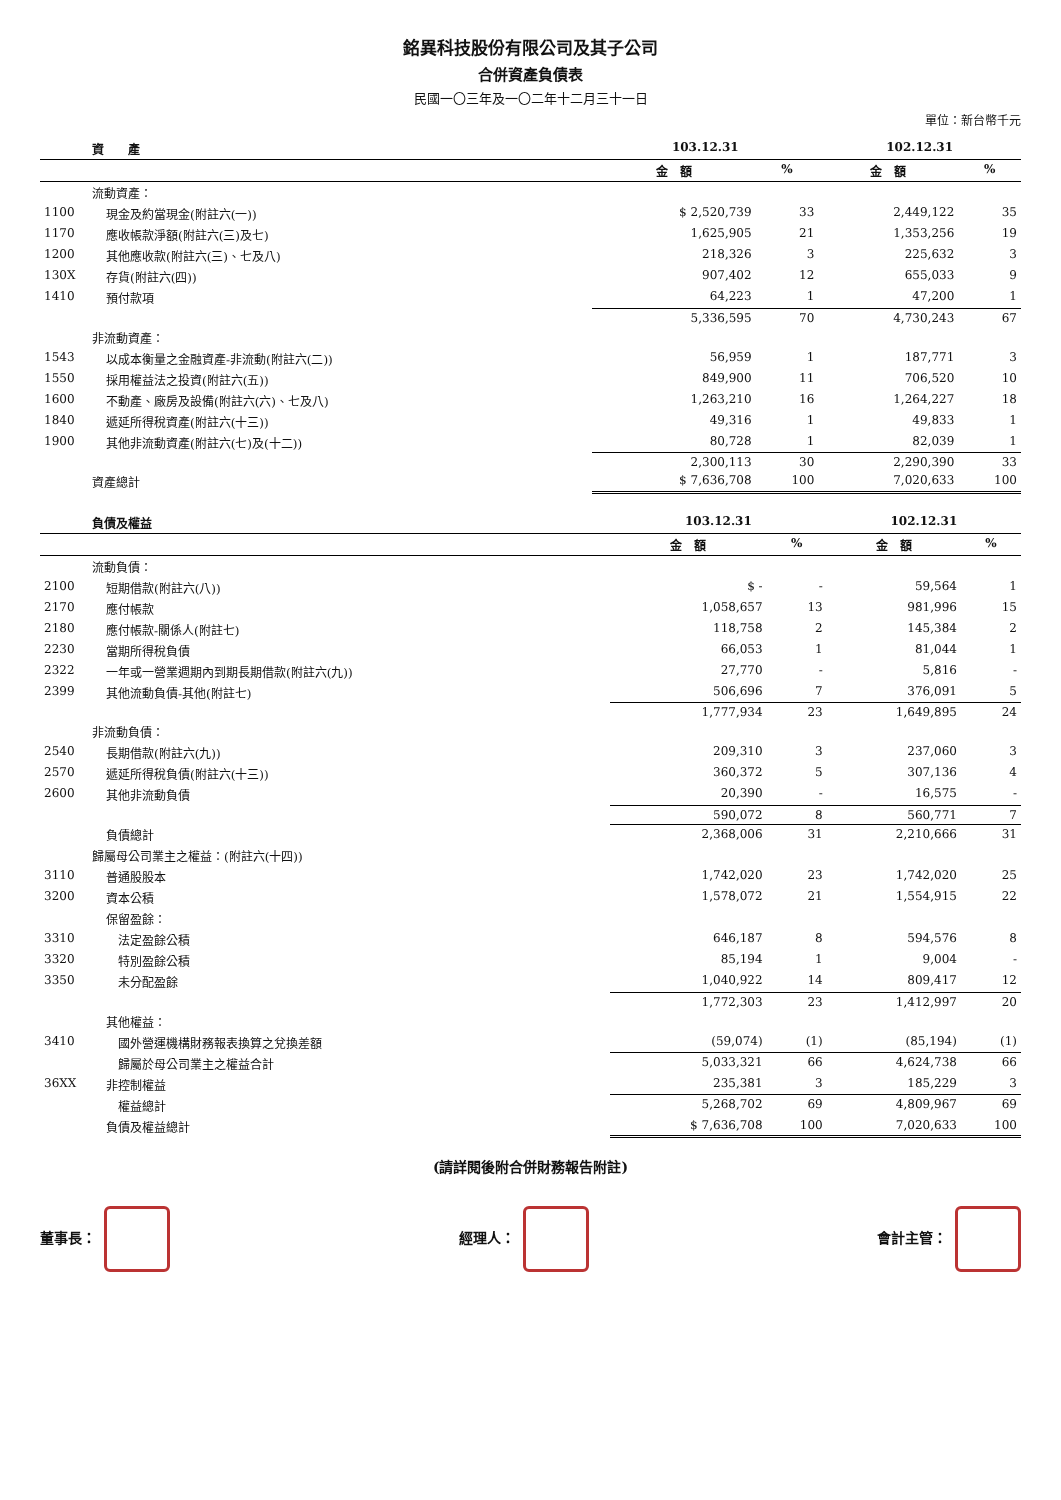銘異科技股份有限公司及其子公司
合併資產負債表
民國一〇三年及一〇二年十二月三十一日
單位：新台幣千元
| | 資 產 | 103.12.31 | | 102.12.31 | |
| --- | --- | --- | --- | --- | --- |
| | | 金 額 | % | 金 額 | % |
| | 流動資產： | | | | |
| 1100 | 現金及約當現金(附註六(一)) | $ 2,520,739 | 33 | 2,449,122 | 35 |
| 1170 | 應收帳款淨額(附註六(三)及七) | 1,625,905 | 21 | 1,353,256 | 19 |
| 1200 | 其他應收款(附註六(三)、七及八) | 218,326 | 3 | 225,632 | 3 |
| 130X | 存貨(附註六(四)) | 907,402 | 12 | 655,033 | 9 |
| 1410 | 預付款項 | 64,223 | 1 | 47,200 | 1 |
| | | 5,336,595 | 70 | 4,730,243 | 67 |
| | 非流動資產： | | | | |
| 1543 | 以成本衡量之金融資產-非流動(附註六(二)) | 56,959 | 1 | 187,771 | 3 |
| 1550 | 採用權益法之投資(附註六(五)) | 849,900 | 11 | 706,520 | 10 |
| 1600 | 不動產、廠房及設備(附註六(六)、七及八) | 1,263,210 | 16 | 1,264,227 | 18 |
| 1840 | 遞延所得稅資產(附註六(十三)) | 49,316 | 1 | 49,833 | 1 |
| 1900 | 其他非流動資產(附註六(七)及(十二)) | 80,728 | 1 | 82,039 | 1 |
| | | 2,300,113 | 30 | 2,290,390 | 33 |
| | 資產總計 | $ 7,636,708 | 100 | 7,020,633 | 100 |
| | 負債及權益 | 103.12.31 | | 102.12.31 | |
| --- | --- | --- | --- | --- | --- |
| | | 金 額 | % | 金 額 | % |
| | 流動負債： | | | | |
| 2100 | 短期借款(附註六(八)) | $ - | - | 59,564 | 1 |
| 2170 | 應付帳款 | 1,058,657 | 13 | 981,996 | 15 |
| 2180 | 應付帳款-關係人(附註七) | 118,758 | 2 | 145,384 | 2 |
| 2230 | 當期所得稅負債 | 66,053 | 1 | 81,044 | 1 |
| 2322 | 一年或一營業週期內到期長期借款(附註六(九)) | 27,770 | - | 5,816 | - |
| 2399 | 其他流動負債-其他(附註七) | 506,696 | 7 | 376,091 | 5 |
| | | 1,777,934 | 23 | 1,649,895 | 24 |
| | 非流動負債： | | | | |
| 2540 | 長期借款(附註六(九)) | 209,310 | 3 | 237,060 | 3 |
| 2570 | 遞延所得稅負債(附註六(十三)) | 360,372 | 5 | 307,136 | 4 |
| 2600 | 其他非流動負債 | 20,390 | - | 16,575 | - |
| | | 590,072 | 8 | 560,771 | 7 |
| | 負債總計 | 2,368,006 | 31 | 2,210,666 | 31 |
| | 歸屬母公司業主之權益：(附註六(十四)) | | | | |
| 3110 | 普通股股本 | 1,742,020 | 23 | 1,742,020 | 25 |
| 3200 | 資本公積 | 1,578,072 | 21 | 1,554,915 | 22 |
| | 保留盈餘： | | | | |
| 3310 | 法定盈餘公積 | 646,187 | 8 | 594,576 | 8 |
| 3320 | 特別盈餘公積 | 85,194 | 1 | 9,004 | - |
| 3350 | 未分配盈餘 | 1,040,922 | 14 | 809,417 | 12 |
| | | 1,772,303 | 23 | 1,412,997 | 20 |
| | 其他權益： | | | | |
| 3410 | 國外營運機構財務報表換算之兌換差額 | (59,074) | (1) | (85,194) | (1) |
| | 歸屬於母公司業主之權益合計 | 5,033,321 | 66 | 4,624,738 | 66 |
| 36XX | 非控制權益 | 235,381 | 3 | 185,229 | 3 |
| | 權益總計 | 5,268,702 | 69 | 4,809,967 | 69 |
| | 負債及權益總計 | $ 7,636,708 | 100 | 7,020,633 | 100 |
(請詳閱後附合併財務報告附註)
董事長： 經理人： 會計主管：